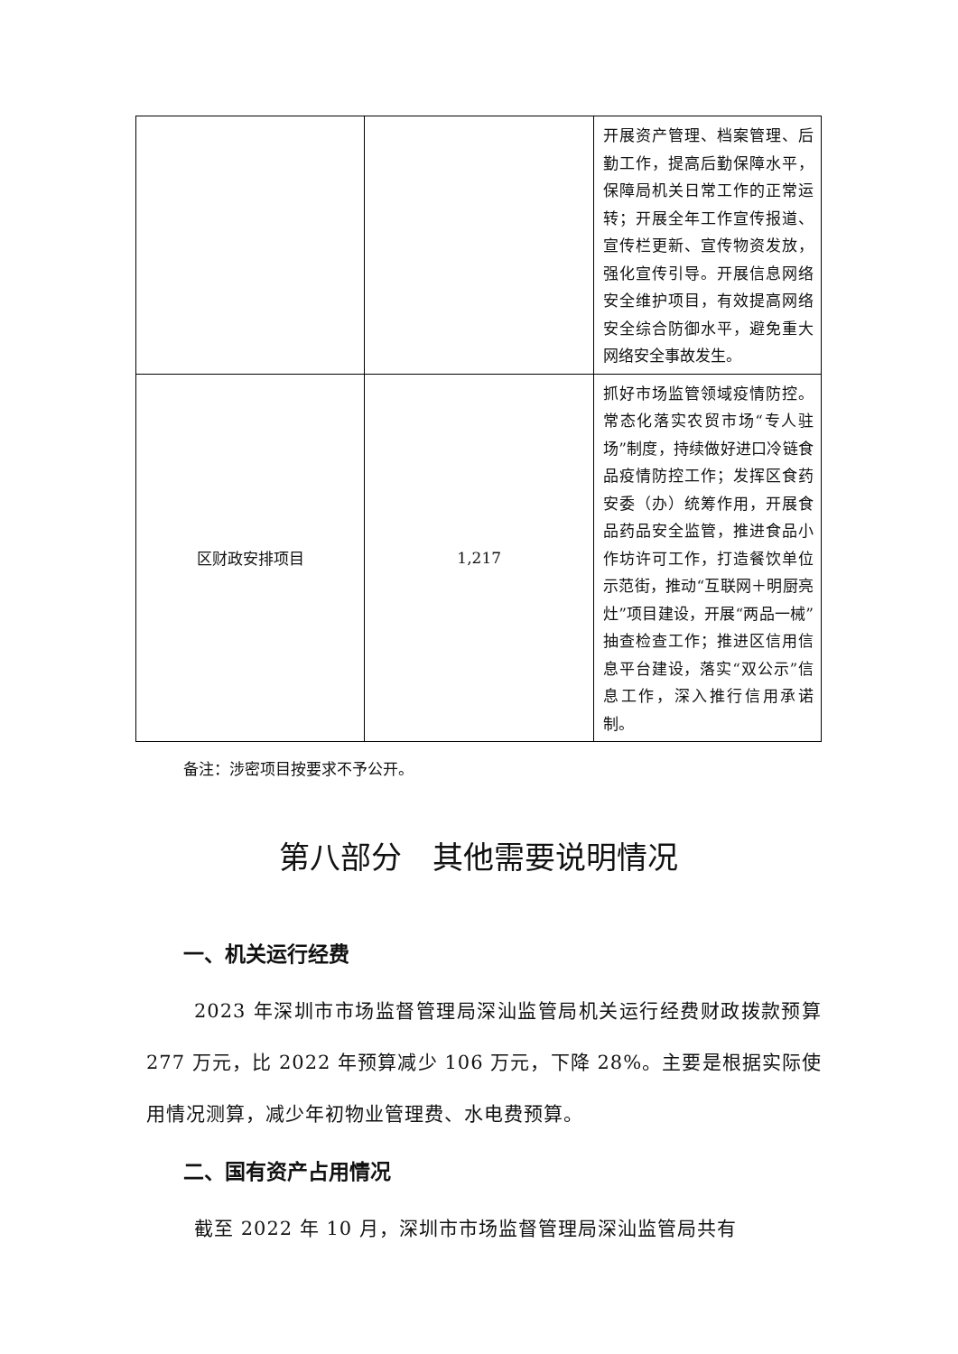| | | 开展资产管理、档案管理、后勤工作，提高后勤保障水平，保障局机关日常工作的正常运转；开展全年工作宣传报道、宣传栏更新、宣传物资发放，强化宣传引导。开展信息网络安全维护项目，有效提高网络安全综合防御水平，避免重大网络安全事故发生。 |
| 区财政安排项目 | 1,217 | 抓好市场监管领域疫情防控。常态化落实农贸市场“专人驻场”制度，持续做好进口冷链食品疫情防控工作；发挥区食药安委（办）统筹作用，开展食品药品安全监管，推进食品小作坊许可工作，打造餐饮单位示范街，推动“互联网＋明厨亮灶”项目建设，开展“两品一械”抽查检查工作；推进区信用信息平台建设，落实“双公示”信息工作，深入推行信用承诺制。 |
备注：涉密项目按要求不予公开。
第八部分　其他需要说明情况
一、机关运行经费
2023 年深圳市市场监督管理局深汕监管局机关运行经费财政拨款预算 277 万元，比 2022 年预算减少 106 万元，下降 28%。主要是根据实际使用情况测算，减少年初物业管理费、水电费预算。
二、国有资产占用情况
截至 2022 年 10 月，深圳市市场监督管理局深汕监管局共有